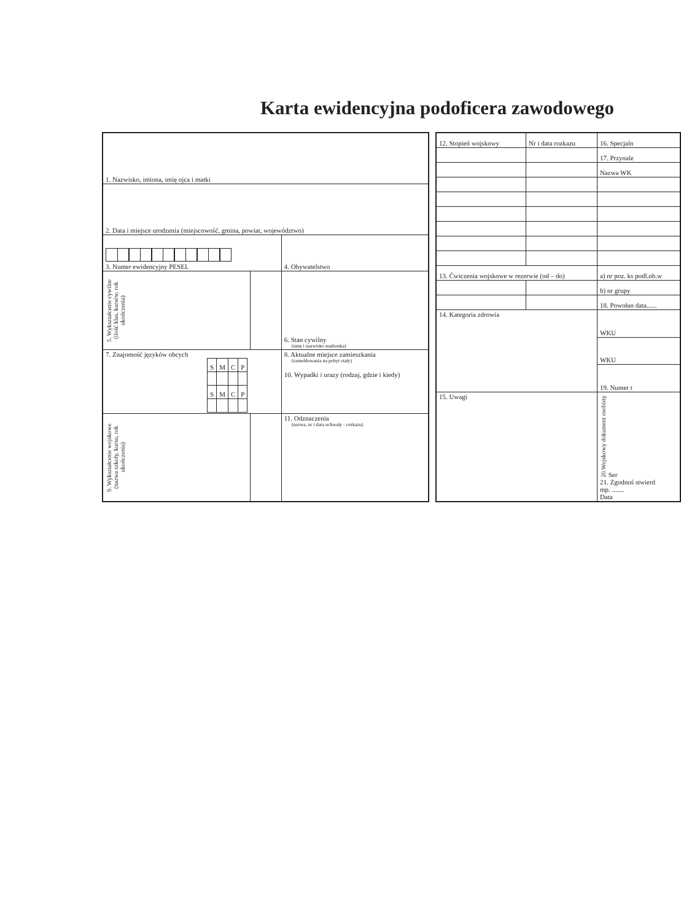Karta ewidencyjna podoficera zawodowego
| 1. Nazwisko, imiona, imię ojca i matki | | |
| 2. Data i miejsce urodzenia (miejscowość, gmina, powiat, województwo) | | |
| 3. Numer ewidencyjny PESEL | | 4. Obywatelstwo |
| 5. Wykształcenie cywilne (ilość klas, kursów, rok ukończenia) | | 6. Stan cywilny (imię i nazwisko małżonka) |
| 7. Znajomość języków obcych / S / M / C / P / / S / M / C / P / | | 8. Aktualne miejsce zamieszkania (zameldowania na pobyt stały) 10. Wypadki i urazy (rodzaj, gdzie i kiedy) |
| 9. Wykształcenie wojskowe (nazwa szkoły, kursu, rok ukończenia) | | 11. Odznaczenia (nazwa, nr i data uchwały - rozkazu) |
| 12. Stopień wojskowy | Nr i data rozkazu | 16. Specjaln |
| | | 17. Przynale |
| | | Nazwa WK |
| 13. Ćwiczenia wojskowe w rezerwie (od – do) | | a) nr poz. ks podl.ob.w |
| | | b) nr grupy |
| | | 18. Powołan data...... |
| 14. Kategoria zdrowia | | WKU |
| | | WKU |
| | | 19. Numer t |
| 15. Uwagi | | 20.Wojskowy dokument osobisty Ser 21. Zgodnoś stwierd mp. ....... Data |